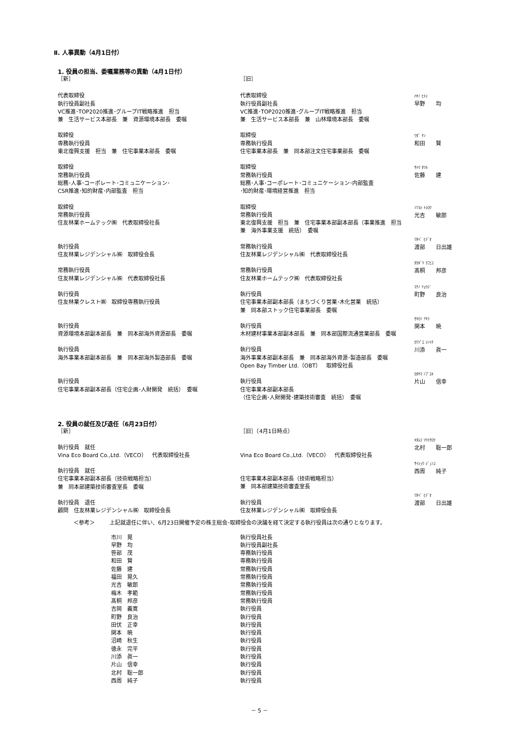Ⅱ. 人事異動（4月1日付）
1. 役員の担当、委嘱業務等の異動（4月1日付）
| ［新］ | ［旧］ | |
| 代表取締役 執行役員副社長 VC推進･TOP2020推進･グループIT戦略推進 担当 兼 生活サービス本部長 兼 資源環境本部長 委嘱 | 代表取締役 執行役員副社長 VC推進･TOP2020推進･グループIT戦略推進 担当 兼 生活サービス本部長 兼 山林環境本部長 委嘱 | ﾊﾔﾉ ﾋﾄｼ 早野 均 |
| 取締役 専務執行役員 東北復興支援 担当 兼 住宅事業本部長 委嘱 | 取締役 専務執行役員 住宅事業本部長 兼 同本部注文住宅事業部長 委嘱 | ﾜﾀﾞ ｹﾝ 和田 賢 |
| 取締役 常務執行役員 総務･人事･コーポレート･コミュニケーション･ CSR推進･知的財産･内部監査 担当 | 取締役 常務執行役員 総務･人事･コーポレート･コミュニケーション･内部監査 ･知的財産･環境経営推進 担当 | ｻﾄｳ ﾀﾂﾙ 佐藤 建 |
| 取締役 常務執行役員 住友林業ホームテック㈱ 代表取締役社長 | 取締役 常務執行役員 東北復興支援 担当 兼 住宅事業本部副本部長（事業推進 担当 兼 海外事業支援 統括） 委嘱 | ﾐﾂﾖｼ ﾄｼﾛｳ 光吉 敏郎 |
| 執行役員 住友林業レジデンシャル㈱ 取締役会長 | 常務執行役員 住友林業レジデンシャル㈱ 代表取締役社長 | ﾜﾀﾍﾞ ﾋﾃﾞｵ 渡部 日出雄 |
| 常務執行役員 住友林業レジデンシャル㈱ 代表取締役社長 | 常務執行役員 住友林業ホームテック㈱ 代表取締役社長 | ﾀｶｷﾞﾘ ｸﾆﾋｺ 髙桐 邦彦 |
| 執行役員 住友林業クレスト㈱ 取締役専務執行役員 | 執行役員 住宅事業本部副本部長（まちづくり営業･木化営業 統括） 兼 同本部ストック住宅事業部長 委嘱 | ﾏﾁﾉ ﾘｮｳｼﾞ 町野 良治 |
| 執行役員 資源環境本部副本部長 兼 同本部海外資源部長 委嘱 | 執行役員 木材建材事業本部副本部長 兼 同本部国際流通営業部長 委嘱 | ｾｷﾓﾄ ｱｷﾗ 関本 暁 |
| 執行役員 海外事業本部副本部長 兼 同本部海外製造部長 委嘱 | 執行役員 海外事業本部副本部長 兼 同本部海外資源･製造部長 委嘱 Open Bay Timber Ltd.（OBT） 取締役社長 | ｶﾜｿﾞｴ ｼﾝｲﾁ 川添 眞一 |
| 執行役員 住宅事業本部副本部長（住宅企画･人財開発 統括） 委嘱 | 執行役員 住宅事業本部副本部長 （住宅企画･人財開発･建築技術審査 統括） 委嘱 | ｶﾀﾔﾏ ﾉﾌﾞﾕｷ 片山 信幸 |
2. 役員の就任及び退任（6月23日付）
| ［新］ | ［旧］（4月1日時点） | |
| 執行役員 就任 Vina Eco Board Co.,Ltd.（VECO） 代表取締役社長 | Vina Eco Board Co.,Ltd.（VECO） 代表取締役社長 | ｷﾀﾑﾗ ｿｳｲﾁﾛｳ 北村 聡一郎 |
| 執行役員 就任 住宅事業本部副本部長（技術戦略担当） 兼 同本部建築技術審査室長 委嘱 | 住宅事業本部副本部長（技術戦略担当） 兼 同本部建築技術審査室長 | ｻｲｼｭｳ ｼﾞｭﾝｺ 西周 純子 |
| 執行役員 退任 顧問 住友林業レジデンシャル㈱ 取締役会長 | 執行役員 住友林業レジデンシャル㈱ 取締役会長 | ﾜﾀﾍﾞ ﾋﾃﾞｵ 渡部 日出雄 |
＜参考＞ 上記就退任に伴い、6月23日開催予定の株主総会･取締役会の決議を経て決定する執行役員は次の通りとなります。
| 市川 晃 | 執行役員社長 |
| 早野 均 | 執行役員副社長 |
| 笹部 茂 | 専務執行役員 |
| 和田 賢 | 専務執行役員 |
| 佐藤 建 | 常務執行役員 |
| 福田 晃久 | 常務執行役員 |
| 光吉 敏郎 | 常務執行役員 |
| 梅木 孝範 | 常務執行役員 |
| 髙桐 邦彦 | 常務執行役員 |
| 吉岡 義寛 | 執行役員 |
| 町野 良治 | 執行役員 |
| 田伏 正幸 | 執行役員 |
| 関本 暁 | 執行役員 |
| 沼崎 秋生 | 執行役員 |
| 徳永 完平 | 執行役員 |
| 川添 眞一 | 執行役員 |
| 片山 信幸 | 執行役員 |
| 北村 聡一郎 | 執行役員 |
| 西周 純子 | 執行役員 |
－ 5 －